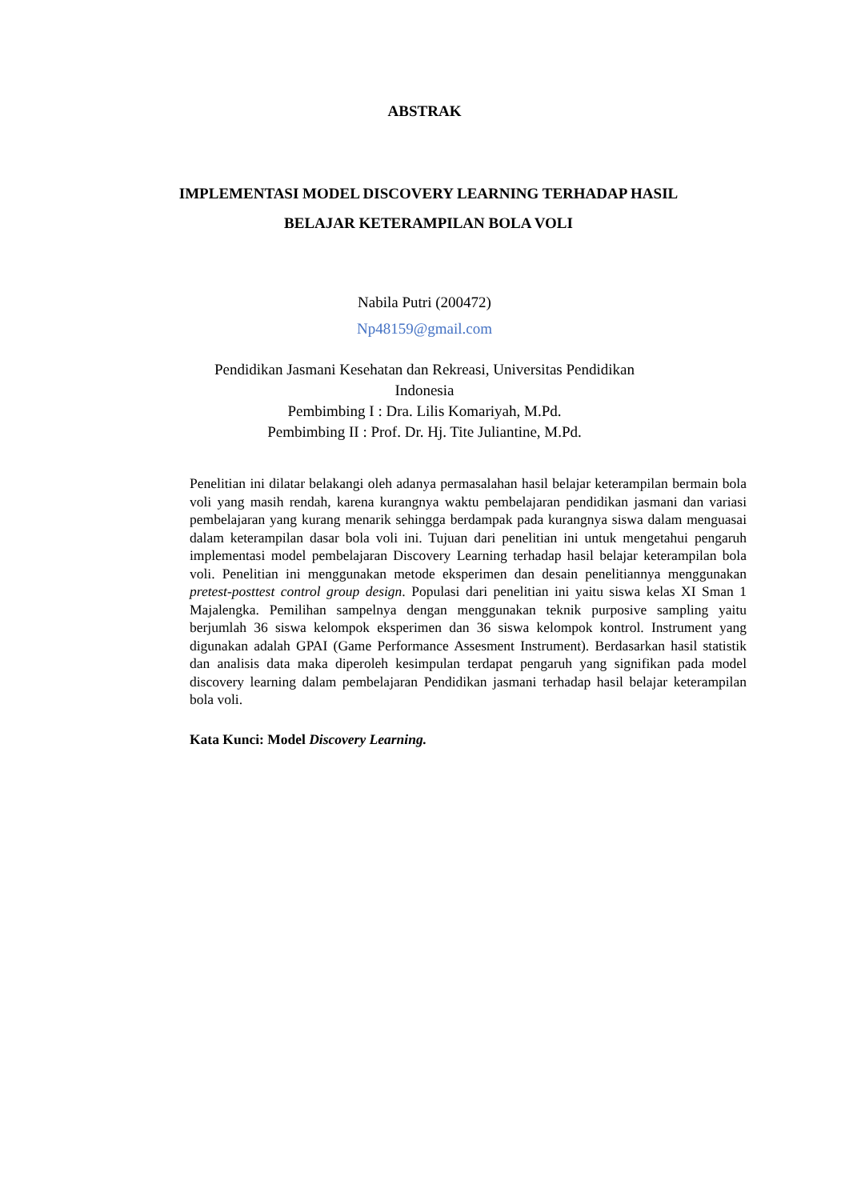ABSTRAK
IMPLEMENTASI MODEL DISCOVERY LEARNING TERHADAP HASIL BELAJAR KETERAMPILAN BOLA VOLI
Nabila Putri (200472)
Np48159@gmail.com
Pendidikan Jasmani Kesehatan dan Rekreasi, Universitas Pendidikan Indonesia
Pembimbing I : Dra. Lilis Komariyah, M.Pd.
Pembimbing II : Prof. Dr. Hj. Tite Juliantine, M.Pd.
Penelitian ini dilatar belakangi oleh adanya permasalahan hasil belajar keterampilan bermain bola voli yang masih rendah, karena kurangnya waktu pembelajaran pendidikan jasmani dan variasi pembelajaran yang kurang menarik sehingga berdampak pada kurangnya siswa dalam menguasai dalam keterampilan dasar bola voli ini. Tujuan dari penelitian ini untuk mengetahui pengaruh implementasi model pembelajaran Discovery Learning terhadap hasil belajar keterampilan bola voli. Penelitian ini menggunakan metode eksperimen dan desain penelitiannya menggunakan pretest-posttest control group design. Populasi dari penelitian ini yaitu siswa kelas XI Sman 1 Majalengka. Pemilihan sampelnya dengan menggunakan teknik purposive sampling yaitu berjumlah 36 siswa kelompok eksperimen dan 36 siswa kelompok kontrol. Instrument yang digunakan adalah GPAI (Game Performance Assesment Instrument). Berdasarkan hasil statistik dan analisis data maka diperoleh kesimpulan terdapat pengaruh yang signifikan pada model discovery learning dalam pembelajaran Pendidikan jasmani terhadap hasil belajar keterampilan bola voli.
Kata Kunci: Model Discovery Learning.